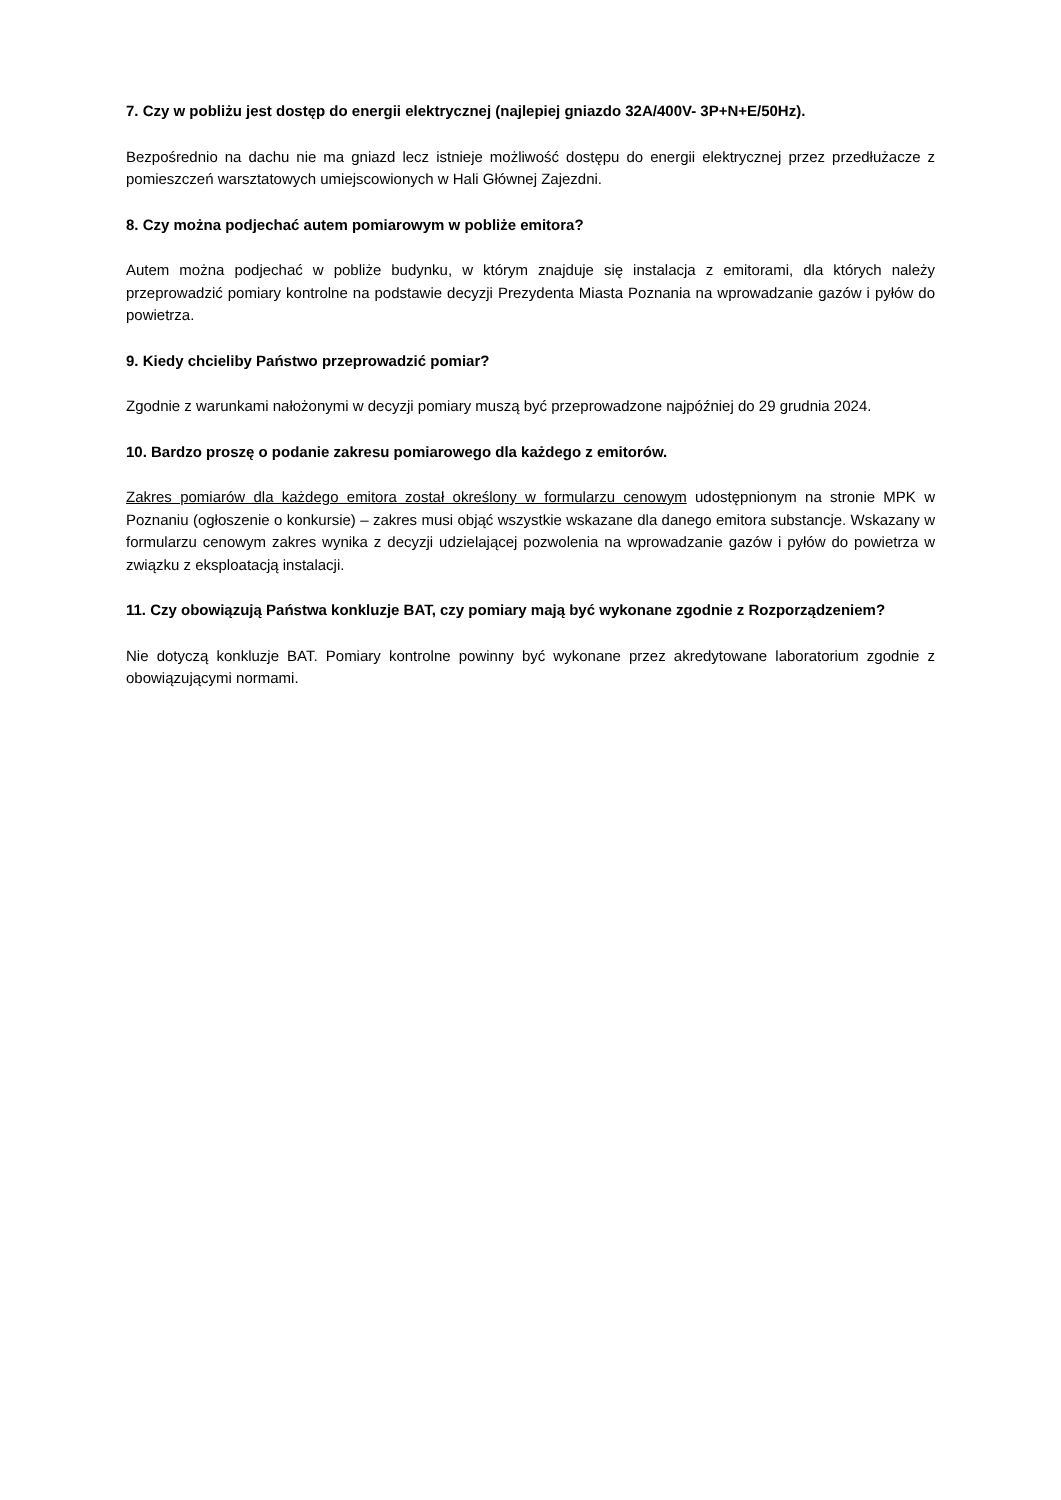7. Czy w pobliżu jest dostęp do energii elektrycznej (najlepiej gniazdo 32A/400V- 3P+N+E/50Hz).
Bezpośrednio na dachu nie ma gniazd lecz istnieje możliwość dostępu do energii elektrycznej przez przedłużacze z pomieszczeń warsztatowych umiejscowionych w Hali Głównej Zajezdni.
8. Czy można podjechać autem pomiarowym w pobliże emitora?
Autem można podjechać w pobliże budynku, w którym znajduje się instalacja z emitorami, dla których należy przeprowadzić pomiary kontrolne na podstawie decyzji Prezydenta Miasta Poznania na wprowadzanie gazów i pyłów do powietrza.
9. Kiedy chcieliby Państwo przeprowadzić pomiar?
Zgodnie z warunkami nałożonymi w decyzji pomiary muszą być przeprowadzone najpóźniej do 29 grudnia 2024.
10. Bardzo proszę o podanie zakresu pomiarowego dla każdego z emitorów.
Zakres pomiarów dla każdego emitora został określony w formularzu cenowym udostępnionym na stronie MPK w Poznaniu (ogłoszenie o konkursie) – zakres musi objąć wszystkie wskazane dla danego emitora substancje. Wskazany w formularzu cenowym zakres wynika z decyzji udzielającej pozwolenia na wprowadzanie gazów i pyłów do powietrza w związku z eksploatacją instalacji.
11. Czy obowiązują Państwa konkluzje BAT, czy pomiary mają być wykonane zgodnie z Rozporządzeniem?
Nie dotyczą konkluzje BAT. Pomiary kontrolne powinny być wykonane przez akredytowane laboratorium zgodnie z obowiązującymi normami.